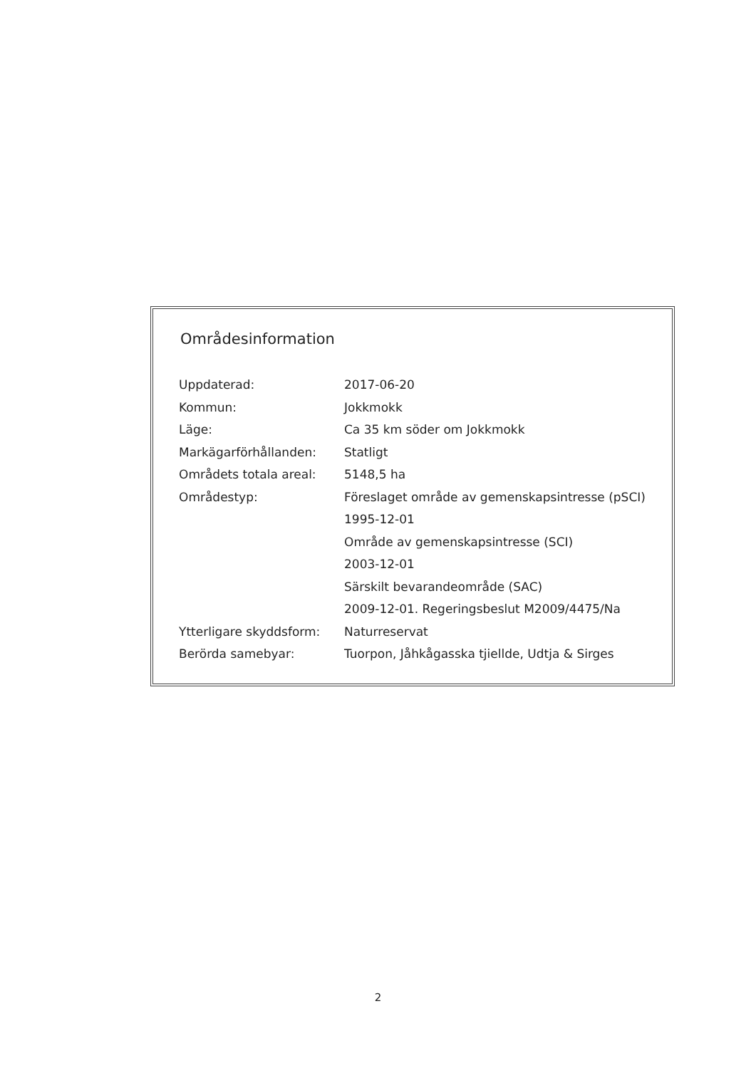Områdesinformation
| Uppdaterad: | 2017-06-20 |
| Kommun: | Jokkmokk |
| Läge: | Ca 35 km söder om Jokkmokk |
| Markägarförhållanden: | Statligt |
| Områdets totala areal: | 5148,5 ha |
| Områdestyp: | Föreslaget område av gemenskapsintresse (pSCI) |
| | 1995-12-01 |
| | Område av gemenskapsintresse (SCI) |
| | 2003-12-01 |
| | Särskilt bevarandeområde (SAC) |
| | 2009-12-01. Regeringsbeslut M2009/4475/Na |
| Ytterligare skyddsform: | Naturreservat |
| Berörda samebyar: | Tuorpon, Jåhkågasska tjiellde, Udtja & Sirges |
2